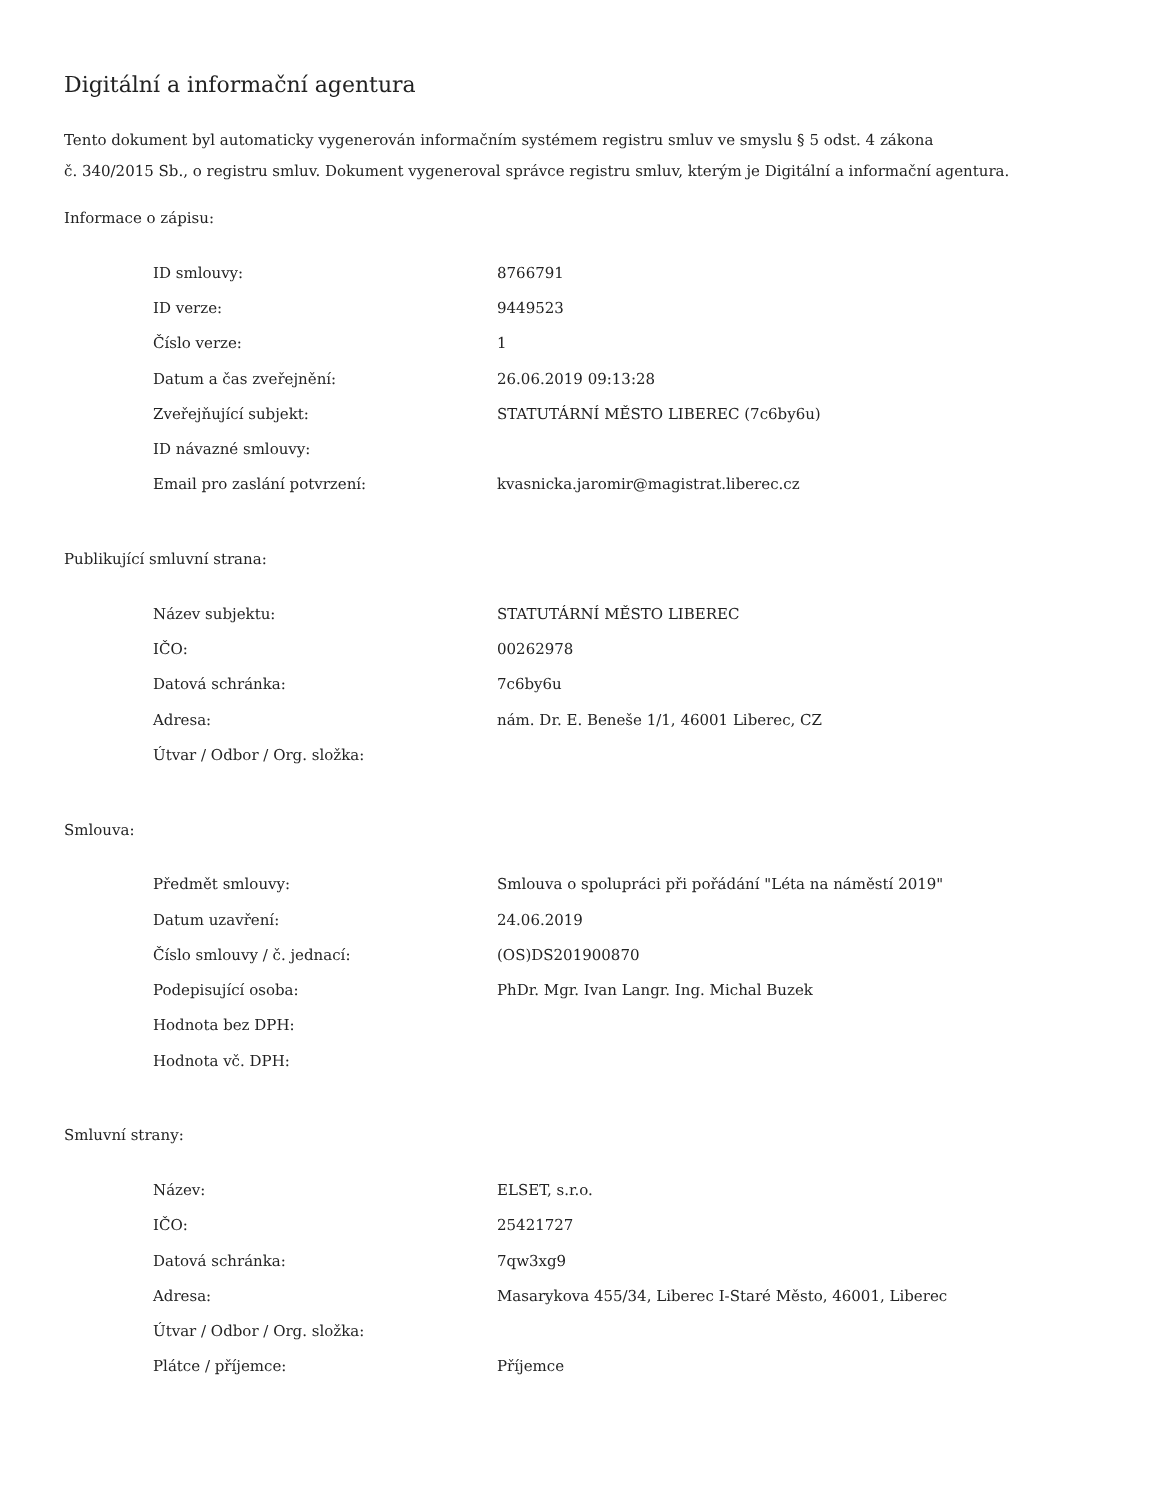Digitální a informační agentura
Tento dokument byl automaticky vygenerován informačním systémem registru smluv ve smyslu § 5 odst. 4 zákona
č. 340/2015 Sb., o registru smluv. Dokument vygeneroval správce registru smluv, kterým je Digitální a informační agentura.
Informace o zápisu:
| ID smlouvy: | 8766791 |
| ID verze: | 9449523 |
| Číslo verze: | 1 |
| Datum a čas zveřejnění: | 26.06.2019 09:13:28 |
| Zveřejňující subjekt: | STATUTÁRNÍ MĚSTO LIBEREC (7c6by6u) |
| ID návazné smlouvy: | |
| Email pro zaslání potvrzení: | kvasnicka.jaromir@magistrat.liberec.cz |
Publikující smluvní strana:
| Název subjektu: | STATUTÁRNÍ MĚSTO LIBEREC |
| IČO: | 00262978 |
| Datová schránka: | 7c6by6u |
| Adresa: | nám. Dr. E. Beneše 1/1, 46001 Liberec, CZ |
| Útvar / Odbor / Org. složka: | |
Smlouva:
| Předmět smlouvy: | Smlouva o spolupráci při pořádání "Léta na náměstí 2019" |
| Datum uzavření: | 24.06.2019 |
| Číslo smlouvy / č. jednací: | (OS)DS201900870 |
| Podepisující osoba: | PhDr. Mgr. Ivan Langr. Ing. Michal Buzek |
| Hodnota bez DPH: | |
| Hodnota vč. DPH: | |
Smluvní strany:
| Název: | ELSET, s.r.o. |
| IČO: | 25421727 |
| Datová schránka: | 7qw3xg9 |
| Adresa: | Masarykova 455/34, Liberec I-Staré Město, 46001, Liberec |
| Útvar / Odbor / Org. složka: | |
| Plátce / příjemce: | Příjemce |